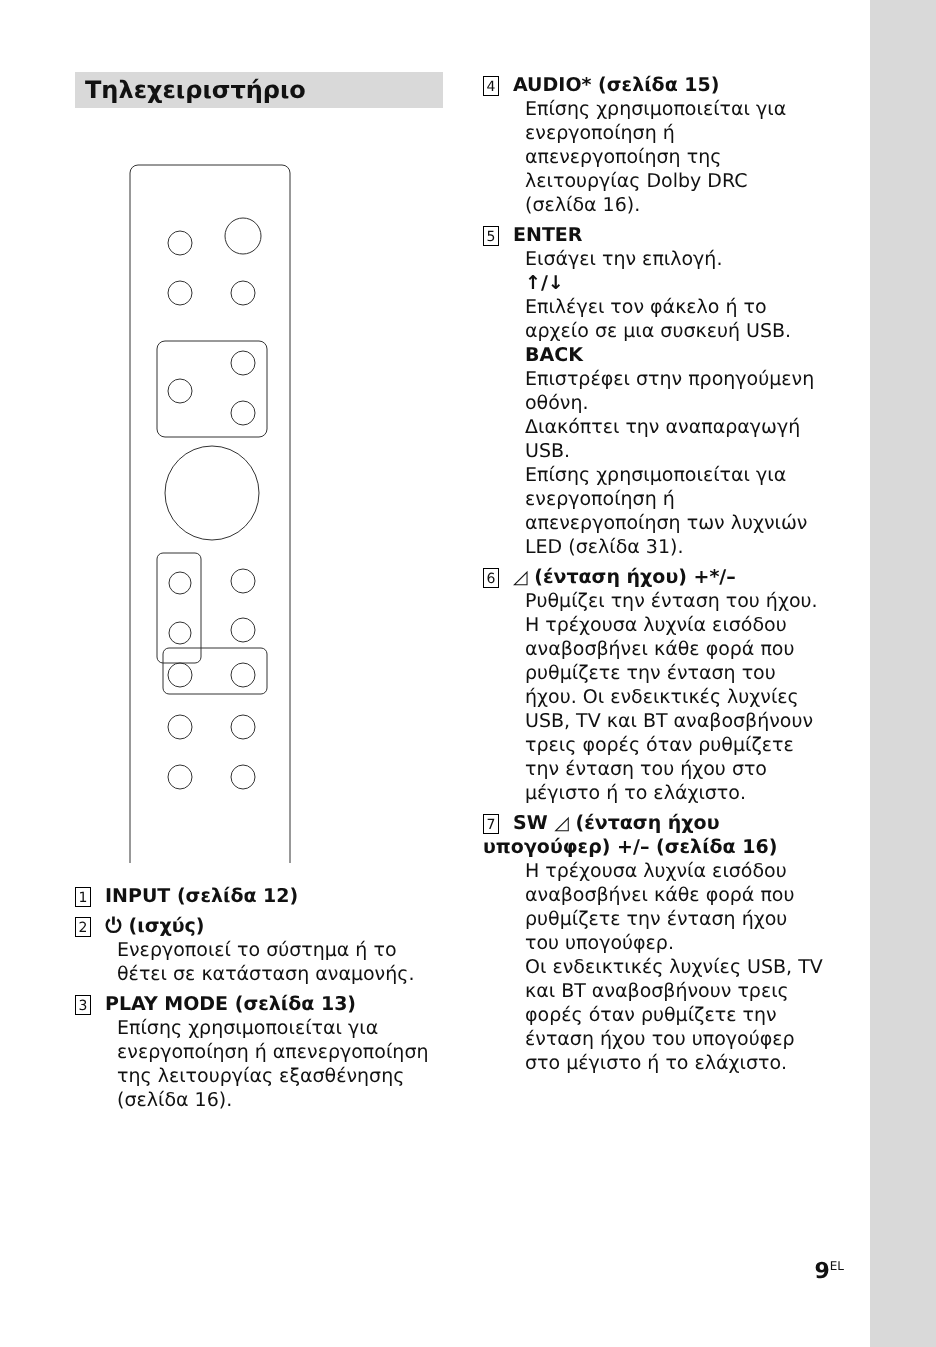Τηλεχειριστήριο
1 INPUT (σελίδα 12)
2 ⏻ (ισχύς)
Ενεργοποιεί το σύστημα ή το θέτει σε κατάσταση αναμονής.
3 PLAY MODE (σελίδα 13)
Επίσης χρησιμοποιείται για ενεργοποίηση ή απενεργοποίηση της λειτουργίας εξασθένησης (σελίδα 16).
4 AUDIO* (σελίδα 15)
Επίσης χρησιμοποιείται για ενεργοποίηση ή απενεργοποίηση της λειτουργίας Dolby DRC (σελίδα 16).
5 ENTER
Εισάγει την επιλογή.
↑/↓
Επιλέγει τον φάκελο ή το αρχείο σε μια συσκευή USB.
BACK
Επιστρέφει στην προηγούμενη οθόνη.
Διακόπτει την αναπαραγωγή USB.
Επίσης χρησιμοποιείται για ενεργοποίηση ή απενεργοποίηση των λυχνιών LED (σελίδα 31).
6 ◿ (ένταση ήχου) +*/–
Ρυθμίζει την ένταση του ήχου. Η τρέχουσα λυχνία εισόδου αναβοσβήνει κάθε φορά που ρυθμίζετε την ένταση του ήχου. Οι ενδεικτικές λυχνίες USB, TV και BT αναβοσβήνουν τρεις φορές όταν ρυθμίζετε την ένταση του ήχου στο μέγιστο ή το ελάχιστο.
7 SW ◿ (ένταση ήχου υπογούφερ) +/– (σελίδα 16)
Η τρέχουσα λυχνία εισόδου αναβοσβήνει κάθε φορά που ρυθμίζετε την ένταση ήχου του υπογούφερ.
Οι ενδεικτικές λυχνίες USB, TV και BT αναβοσβήνουν τρεις φορές όταν ρυθμίζετε την ένταση ήχου του υπογούφερ στο μέγιστο ή το ελάχιστο.
9<sup>EL</sup>